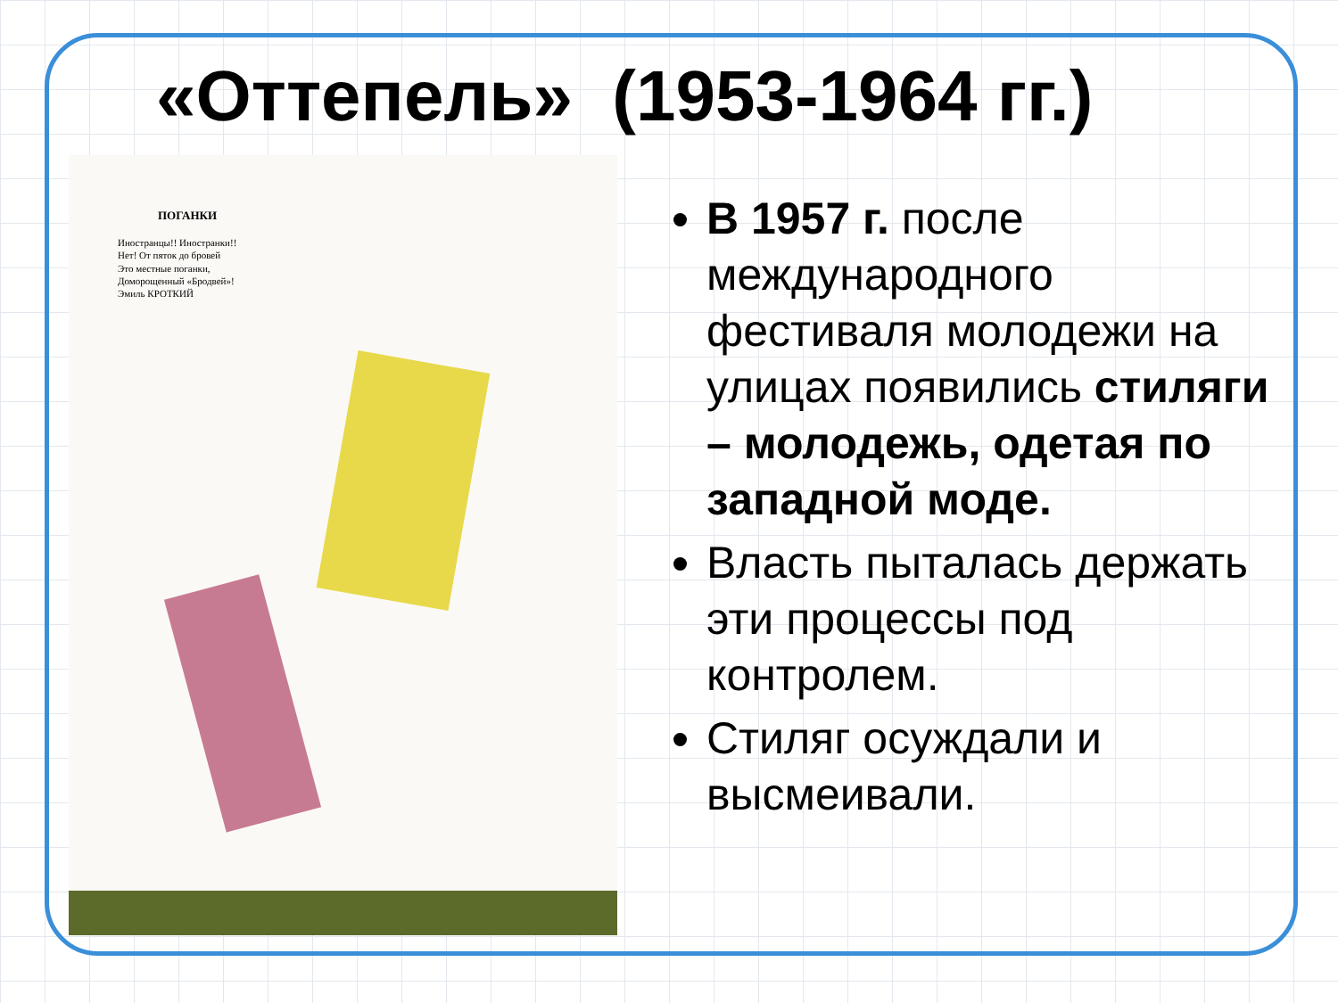«Оттепель» (1953-1964 гг.)
ПОГАНКИ
Иностранцы!! Иностранки!!
Нет! От пяток до бровей
Это местные поганки,
Доморощенный «Бродвей»!
Эмиль КРОТКИЙ
В 1957 г. после международного фестиваля молодежи на улицах появились стиляги – молодежь, одетая по западной моде.
Власть пыталась держать эти процессы под контролем.
Стиляг осуждали и высмеивали.